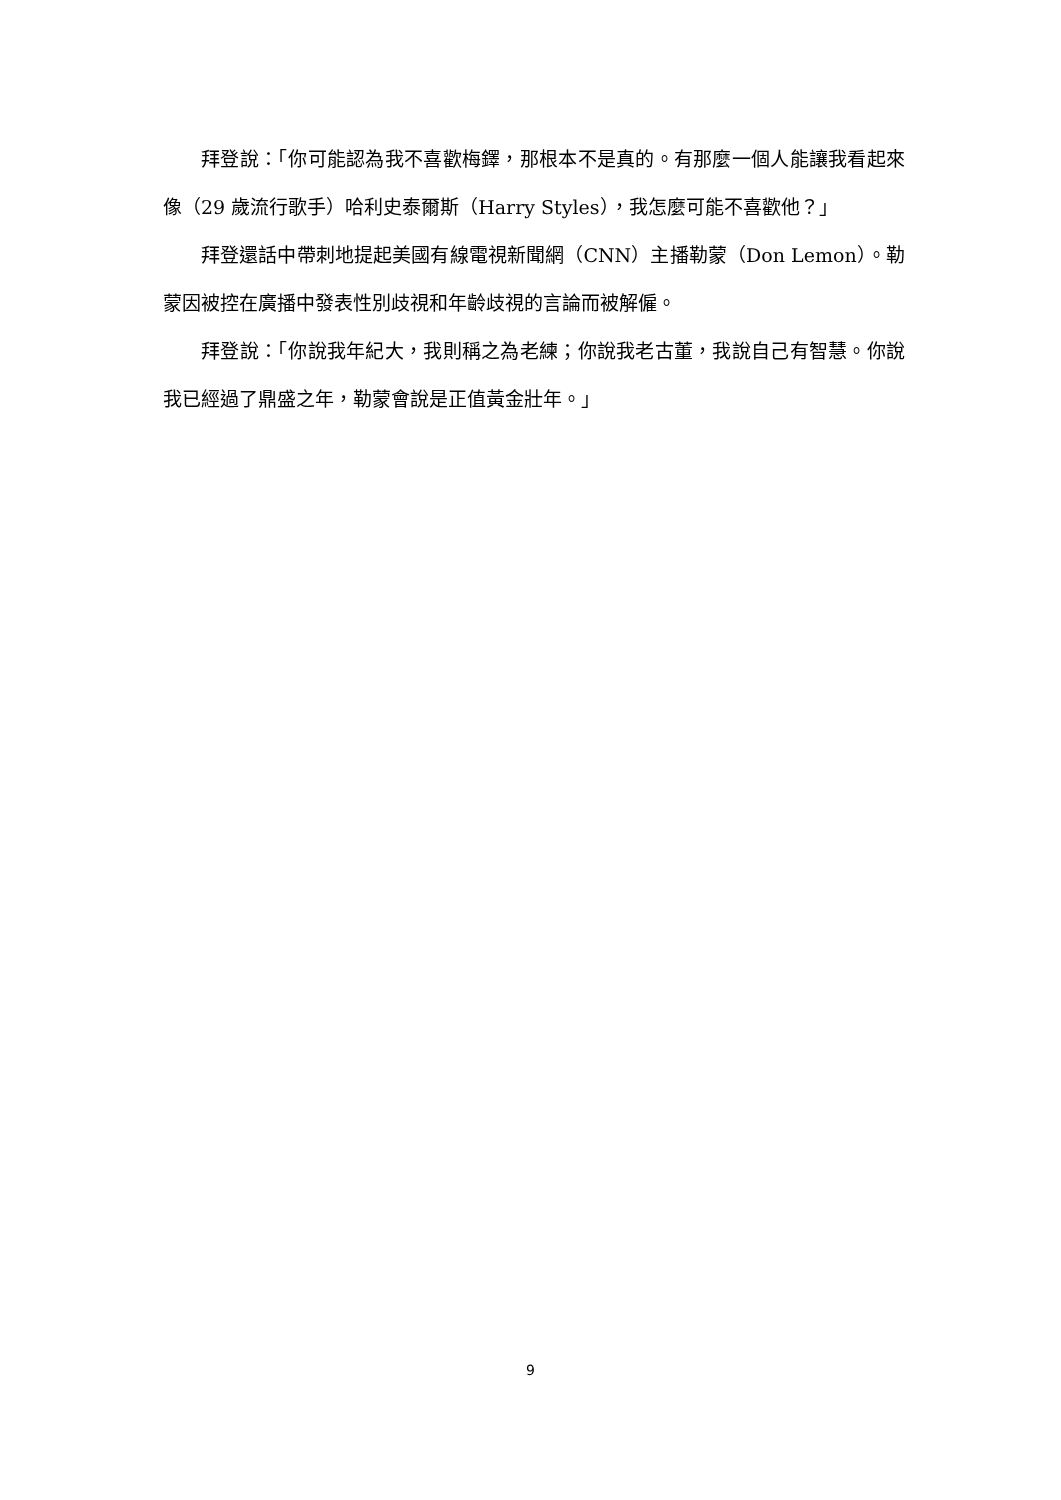拜登說：「你可能認為我不喜歡梅鐸，那根本不是真的。有那麼一個人能讓我看起來像（29 歲流行歌手）哈利史泰爾斯（Harry Styles），我怎麼可能不喜歡他？」
拜登還話中帶刺地提起美國有線電視新聞網（CNN）主播勒蒙（Don Lemon）。勒蒙因被控在廣播中發表性別歧視和年齡歧視的言論而被解僱。
拜登說：「你說我年紀大，我則稱之為老練；你說我老古董，我說自己有智慧。你說我已經過了鼎盛之年，勒蒙會說是正值黃金壯年。」
9